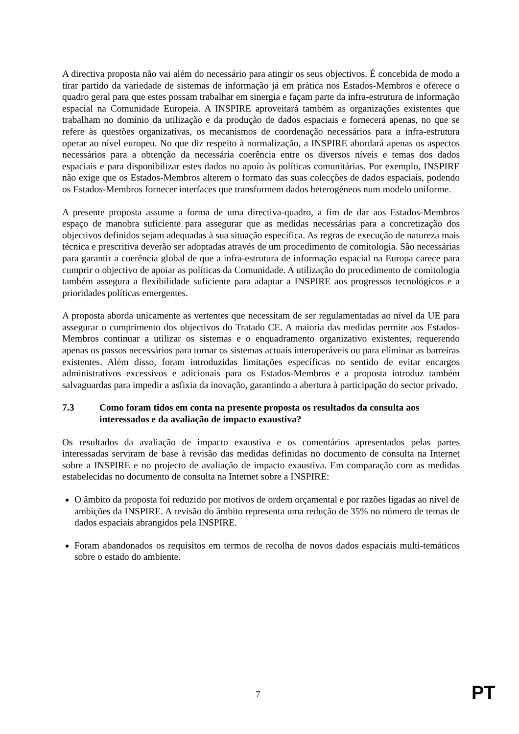A directiva proposta não vai além do necessário para atingir os seus objectivos. É concebida de modo a tirar partido da variedade de sistemas de informação já em prática nos Estados-Membros e oferece o quadro geral para que estes possam trabalhar em sinergia e façam parte da infra-estrutura de informação espacial na Comunidade Europeia. A INSPIRE aproveitará também as organizações existentes que trabalham no domínio da utilização e da produção de dados espaciais e fornecerá apenas, no que se refere às questões organizativas, os mecanismos de coordenação necessários para a infra-estrutura operar ao nível europeu. No que diz respeito à normalização, a INSPIRE abordará apenas os aspectos necessários para a obtenção da necessária coerência entre os diversos níveis e temas dos dados espaciais e para disponibilizar estes dados no apoio às políticas comunitárias. Por exemplo, INSPIRE não exige que os Estados-Membros alterem o formato das suas colecções de dados espaciais, podendo os Estados-Membros fornecer interfaces que transformem dados heterogéneos num modelo uniforme.
A presente proposta assume a forma de uma directiva-quadro, a fim de dar aos Estados-Membros espaço de manobra suficiente para assegurar que as medidas necessárias para a concretização dos objectivos definidos sejam adequadas à sua situação específica. As regras de execução de natureza mais técnica e prescritiva deverão ser adoptadas através de um procedimento de comitologia. São necessárias para garantir a coerência global de que a infra-estrutura de informação espacial na Europa carece para cumprir o objectivo de apoiar as políticas da Comunidade. A utilização do procedimento de comitologia também assegura a flexibilidade suficiente para adaptar a INSPIRE aos progressos tecnológicos e a prioridades políticas emergentes.
A proposta aborda unicamente as vertentes que necessitam de ser regulamentadas ao nível da UE para assegurar o cumprimento dos objectivos do Tratado CE. A maioria das medidas permite aos Estados-Membros continuar a utilizar os sistemas e o enquadramento organizativo existentes, requerendo apenas os passos necessários para tornar os sistemas actuais interoperáveis ou para eliminar as barreiras existentes. Além disso, foram introduzidas limitações específicas no sentido de evitar encargos administrativos excessivos e adicionais para os Estados-Membros e a proposta introduz também salvaguardas para impedir a asfixia da inovação, garantindo a abertura à participação do sector privado.
7.3 Como foram tidos em conta na presente proposta os resultados da consulta aos interessados e da avaliação de impacto exaustiva?
Os resultados da avaliação de impacto exaustiva e os comentários apresentados pelas partes interessadas serviram de base à revisão das medidas definidas no documento de consulta na Internet sobre a INSPIRE e no projecto de avaliação de impacto exaustiva. Em comparação com as medidas estabelecidas no documento de consulta na Internet sobre a INSPIRE:
O âmbito da proposta foi reduzido por motivos de ordem orçamental e por razões ligadas ao nível de ambições da INSPIRE. A revisão do âmbito representa uma redução de 35% no número de temas de dados espaciais abrangidos pela INSPIRE.
Foram abandonados os requisitos em termos de recolha de novos dados espaciais multi-temáticos sobre o estado do ambiente.
7 PT